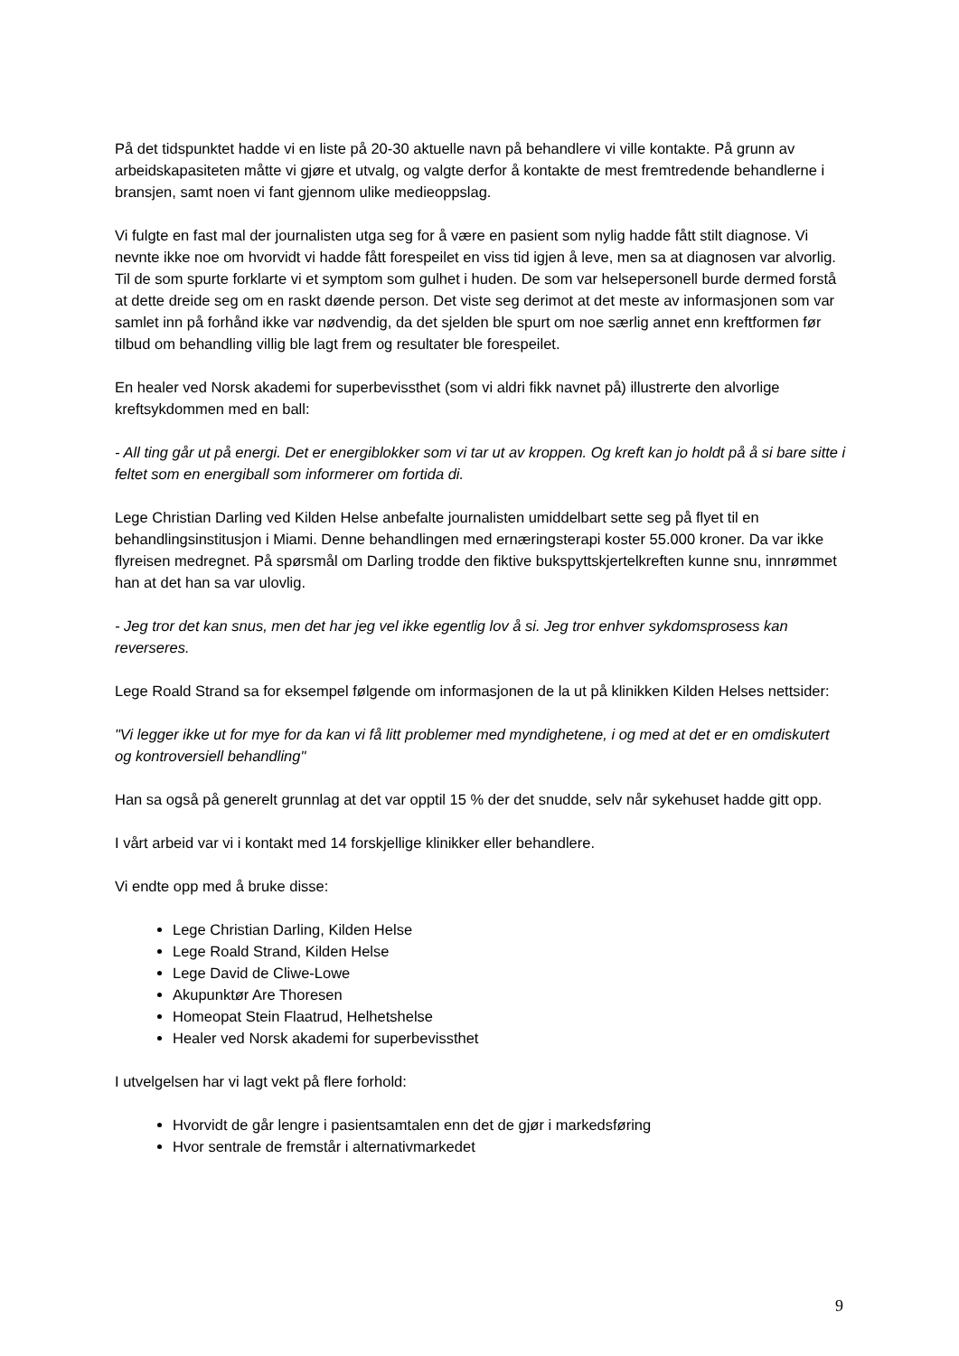På det tidspunktet hadde vi en liste på 20-30 aktuelle navn på behandlere vi ville kontakte. På grunn av arbeidskapasiteten måtte vi gjøre et utvalg, og valgte derfor å kontakte de mest fremtredende behandlerne i bransjen, samt noen vi fant gjennom ulike medieoppslag.
Vi fulgte en fast mal der journalisten utga seg for å være en pasient som nylig hadde fått stilt diagnose. Vi nevnte ikke noe om hvorvidt vi hadde fått forespeilet en viss tid igjen å leve, men sa at diagnosen var alvorlig. Til de som spurte forklarte vi et symptom som gulhet i huden. De som var helsepersonell burde dermed forstå at dette dreide seg om en raskt døende person. Det viste seg derimot at det meste av informasjonen som var samlet inn på forhånd ikke var nødvendig, da det sjelden ble spurt om noe særlig annet enn kreftformen før tilbud om behandling villig ble lagt frem og resultater ble forespeilet.
En healer ved Norsk akademi for superbevissthet (som vi aldri fikk navnet på) illustrerte den alvorlige kreftsykdommen med en ball:
- All ting går ut på energi. Det er energiblokker som vi tar ut av kroppen. Og kreft kan jo holdt på å si bare sitte i feltet som en energiball som informerer om fortida di.
Lege Christian Darling ved Kilden Helse anbefalte journalisten umiddelbart sette seg på flyet til en behandlingsinstitusjon i Miami. Denne behandlingen med ernæringsterapi koster 55.000 kroner. Da var ikke flyreisen medregnet. På spørsmål om Darling trodde den fiktive bukspyttskjertelkreften kunne snu, innrømmet han at det han sa var ulovlig.
- Jeg tror det kan snus, men det har jeg vel ikke egentlig lov å si. Jeg tror enhver sykdomsprosess kan reverseres.
Lege Roald Strand sa for eksempel følgende om informasjonen de la ut på klinikken Kilden Helses nettsider:
"Vi legger ikke ut for mye for da kan vi få litt problemer med myndighetene, i og med at det er en omdiskutert og kontroversiell behandling"
Han sa også på generelt grunnlag at det var opptil 15 % der det snudde, selv når sykehuset hadde gitt opp.
I vårt arbeid var vi i kontakt med 14 forskjellige klinikker eller behandlere.
Vi endte opp med å bruke disse:
Lege Christian Darling, Kilden Helse
Lege Roald Strand, Kilden Helse
Lege David de Cliwe-Lowe
Akupunktør Are Thoresen
Homeopat Stein Flaatrud, Helhetshelse
Healer ved Norsk akademi for superbevissthet
I utvelgelsen har vi lagt vekt på flere forhold:
Hvorvidt de går lengre i pasientsamtalen enn det de gjør i markedsføring
Hvor sentrale de fremstår i alternativmarkedet
9